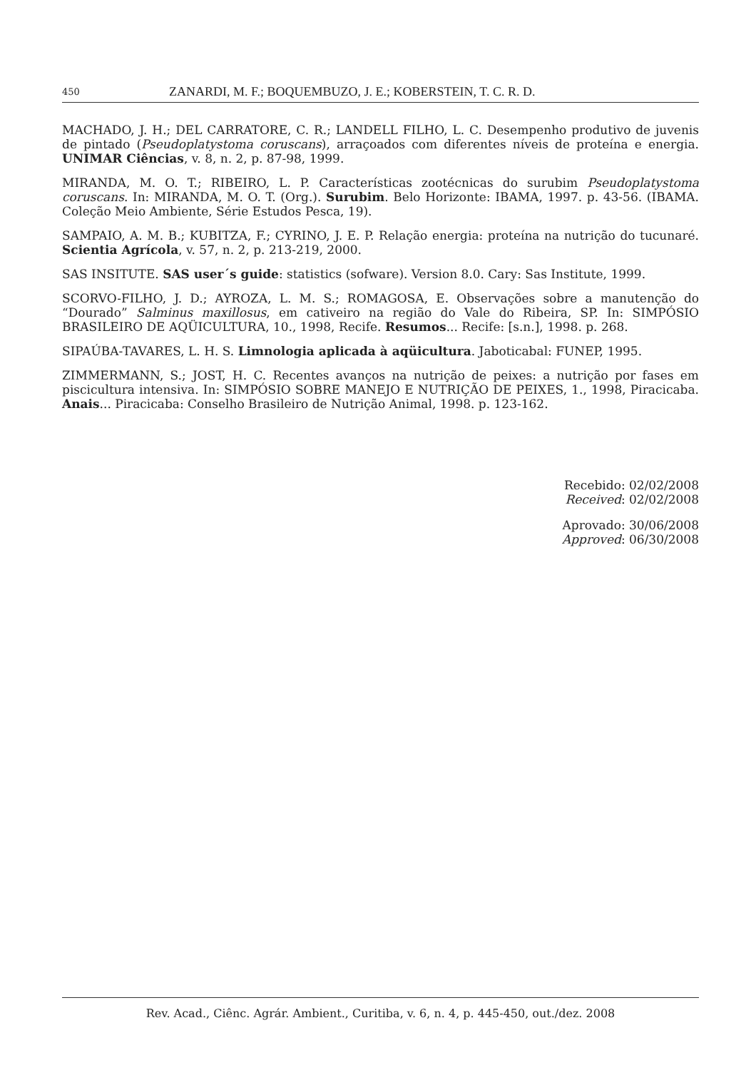450 ZANARDI, M. F.; BOQUEMBUZO, J. E.; KOBERSTEIN, T. C. R. D.
MACHADO, J. H.; DEL CARRATORE, C. R.; LANDELL FILHO, L. C. Desempenho produtivo de juvenis de pintado (Pseudoplatystoma coruscans), arraçoados com diferentes níveis de proteína e energia. UNIMAR Ciências, v. 8, n. 2, p. 87-98, 1999.
MIRANDA, M. O. T.; RIBEIRO, L. P. Características zootécnicas do surubim Pseudoplatystoma coruscans. In: MIRANDA, M. O. T. (Org.). Surubim. Belo Horizonte: IBAMA, 1997. p. 43-56. (IBAMA. Coleção Meio Ambiente, Série Estudos Pesca, 19).
SAMPAIO, A. M. B.; KUBITZA, F.; CYRINO, J. E. P. Relação energia: proteína na nutrição do tucunaré. Scientia Agrícola, v. 57, n. 2, p. 213-219, 2000.
SAS INSITUTE. SAS user´s guide: statistics (sofware). Version 8.0. Cary: Sas Institute, 1999.
SCORVO-FILHO, J. D.; AYROZA, L. M. S.; ROMAGOSA, E. Observações sobre a manutenção do “Dourado” Salminus maxillosus, em cativeiro na região do Vale do Ribeira, SP. In: SIMPÓSIO BRASILEIRO DE AQÜICULTURA, 10., 1998, Recife. Resumos... Recife: [s.n.], 1998. p. 268.
SIPAÚBA-TAVARES, L. H. S. Limnologia aplicada à aqüicultura. Jaboticabal: FUNEP, 1995.
ZIMMERMANN, S.; JOST, H. C. Recentes avanços na nutrição de peixes: a nutrição por fases em piscicultura intensiva. In: SIMPÓSIO SOBRE MANEJO E NUTRIÇÃO DE PEIXES, 1., 1998, Piracicaba. Anais... Piracicaba: Conselho Brasileiro de Nutrição Animal, 1998. p. 123-162.
Recebido: 02/02/2008
Received: 02/02/2008
Aprovado: 30/06/2008
Approved: 06/30/2008
Rev. Acad., Ciênc. Agrár. Ambient., Curitiba, v. 6, n. 4, p. 445-450, out./dez. 2008